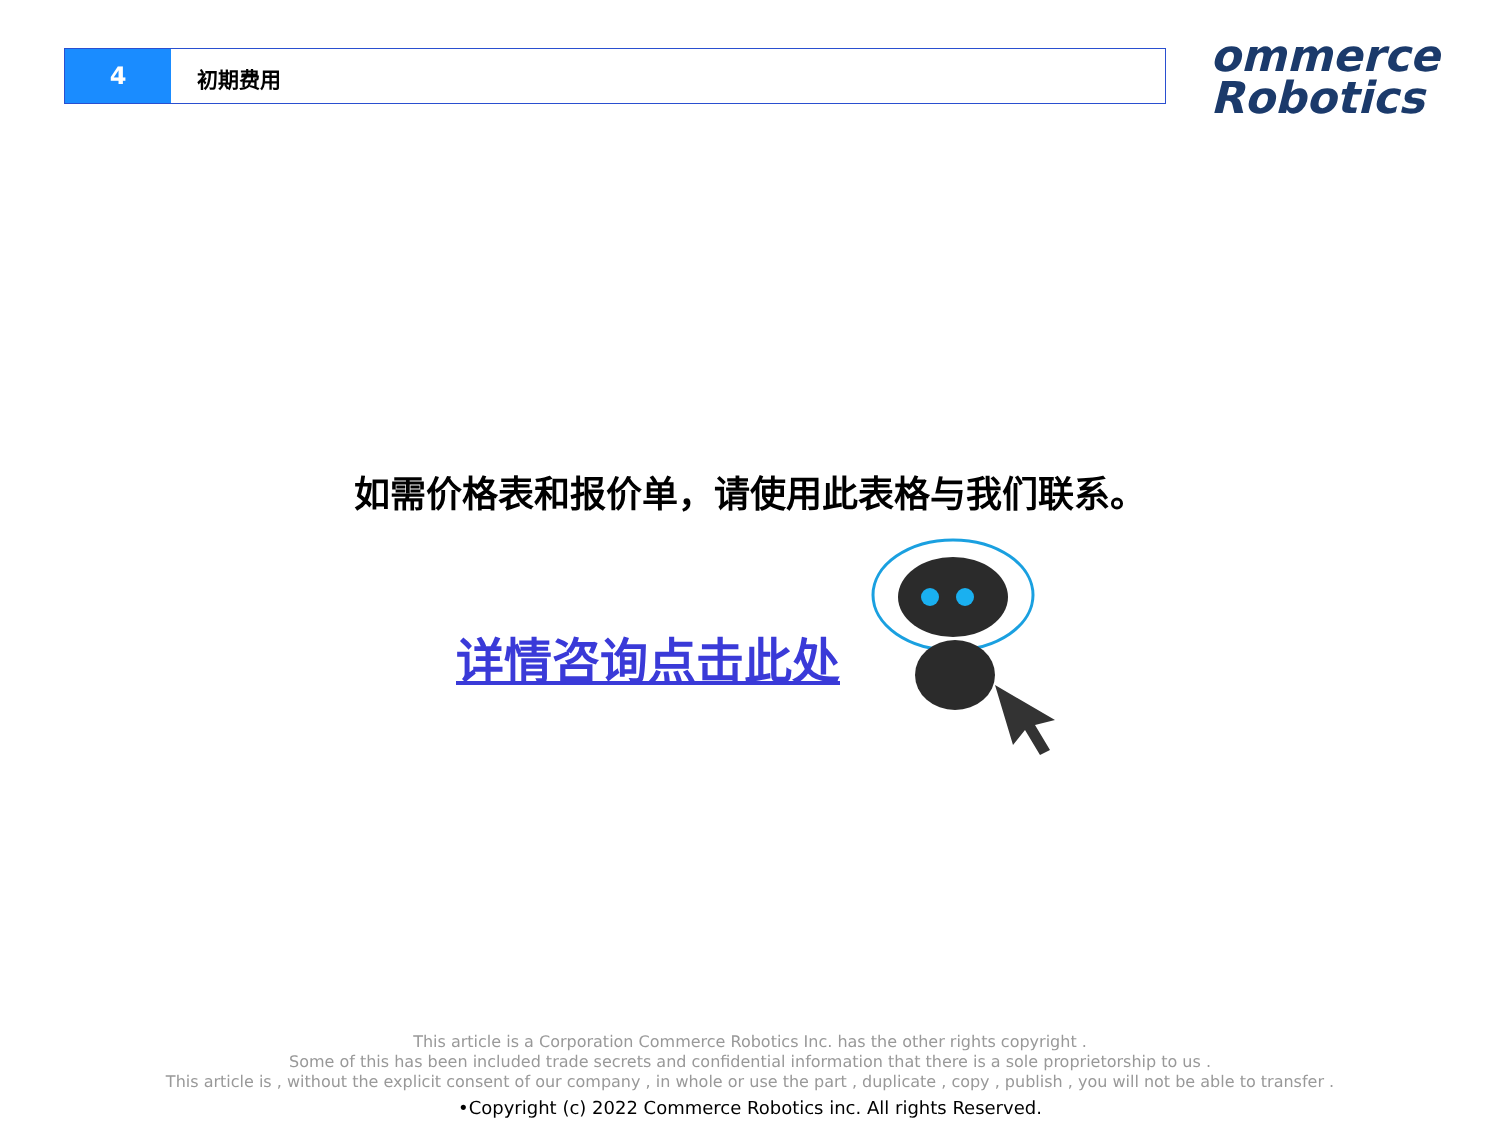4
初期费用
ommerce
Robotics
如需价格表和报价单，请使用此表格与我们联系。
详情咨询点击此处
This article is a Corporation Commerce Robotics Inc. has the other rights copyright .
Some of this has been included trade secrets and confidential information that there is a sole proprietorship to us .
This article is , without the explicit consent of our company , in whole or use the part , duplicate , copy , publish , you will not be able to transfer .
•Copyright (c) 2022 Commerce Robotics inc. All rights Reserved.